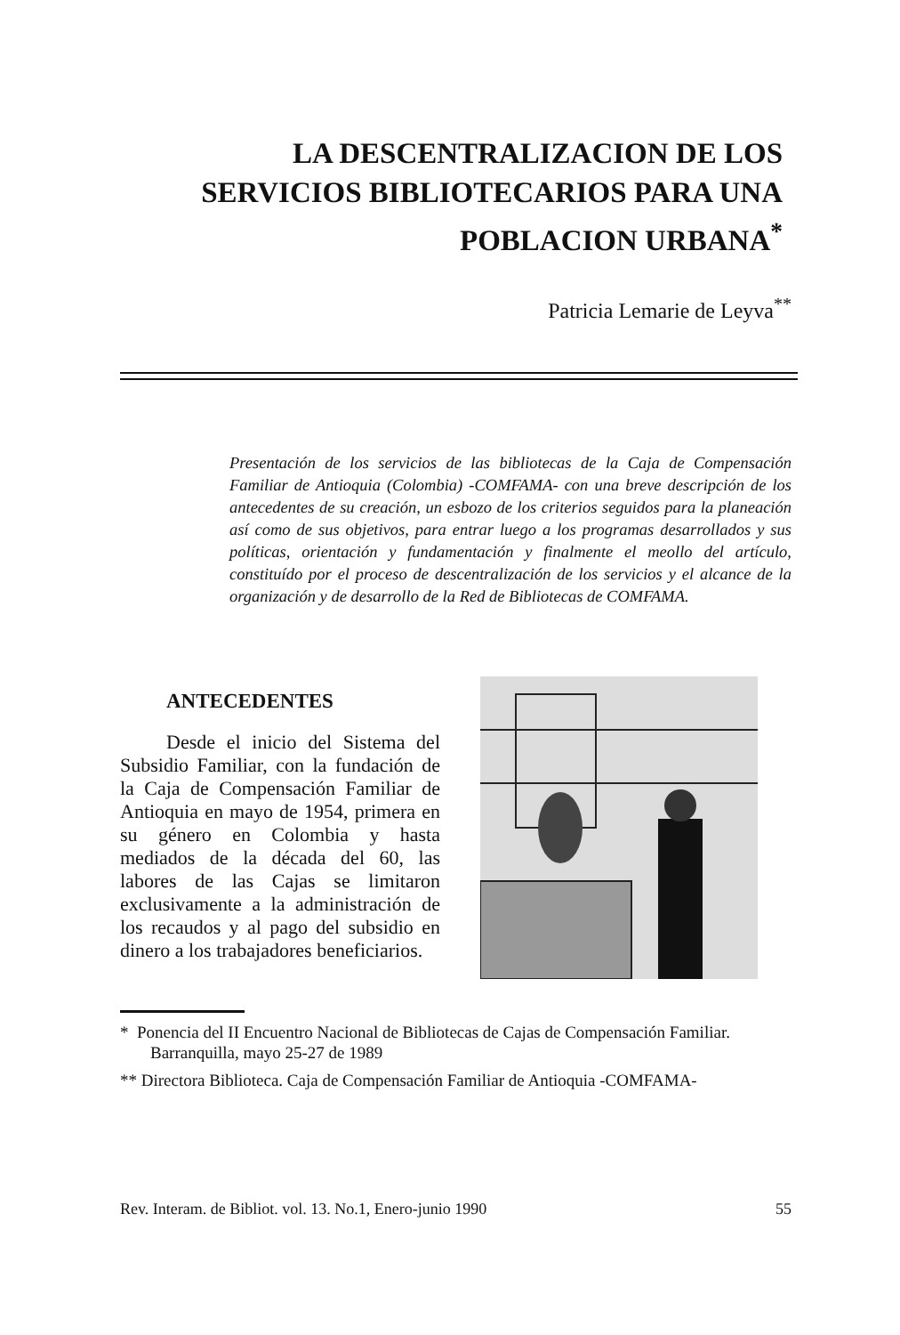LA DESCENTRALIZACION DE LOS SERVICIOS BIBLIOTECARIOS PARA UNA POBLACION URBANA<sup>*</sup>
Patricia Lemarie de Leyva<sup>**</sup>
Presentación de los servicios de las bibliotecas de la Caja de Compensación Familiar de Antioquia (Colombia) -COMFAMA- con una breve descripción de los antecedentes de su creación, un esbozo de los criterios seguidos para la planeación así como de sus objetivos, para entrar luego a los programas desarrollados y sus políticas, orientación y fundamentación y finalmente el meollo del artículo, constituído por el proceso de descentralización de los servicios y el alcance de la organización y de desarrollo de la Red de Bibliotecas de COMFAMA.
ANTECEDENTES
Desde el inicio del Sistema del Subsidio Familiar, con la fundación de la Caja de Compensación Familiar de Antioquia en mayo de 1954, primera en su género en Colombia y hasta mediados de la década del 60, las labores de las Cajas se limitaron exclusivamente a la administración de los recaudos y al pago del subsidio en dinero a los trabajadores beneficiarios.
* Ponencia del II Encuentro Nacional de Bibliotecas de Cajas de Compensación Familiar. Barranquilla, mayo 25-27 de 1989
** Directora Biblioteca. Caja de Compensación Familiar de Antioquia -COMFAMA-
Rev. Interam. de Bibliot. vol. 13. No.1, Enero-junio 1990 55